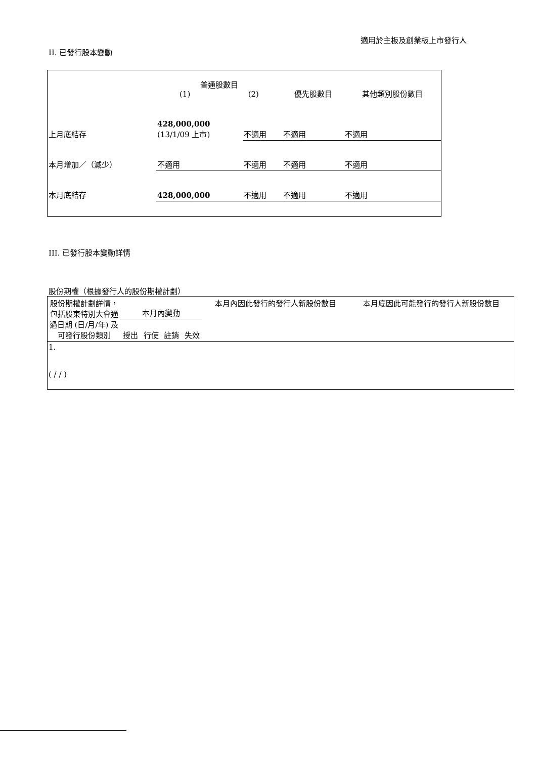適用於主板及創業板上市發行人
II. 已發行股本變動
| | 普通股數目 (1) (2) | | 優先股數目 | 其他類別股份數目 |
| 上月底結存 | 428,000,000 (13/1/09 上市) | 不適用 | 不適用 | 不適用 |
| 本月增加／（減少） | 不適用 | 不適用 | 不適用 | 不適用 |
| 本月底結存 | 428,000,000 | 不適用 | 不適用 | 不適用 |
III. 已發行股本變動詳情
股份期權（根據發行人的股份期權計劃）
| 股份期權計劃詳情，包括股東特別大會通過日期 (日/月/年) 及可發行股份類別 | 本月內變動 | | | | 本月內因此發行的發行人新股份數目 | 本月底因此可能發行的發行人新股份數目 |
| --- | --- | --- | --- | --- | --- | --- |
| | 授出 | 行使 | 註銷 | 失效 | | |
| 1. ( / / ) | | | | | | |